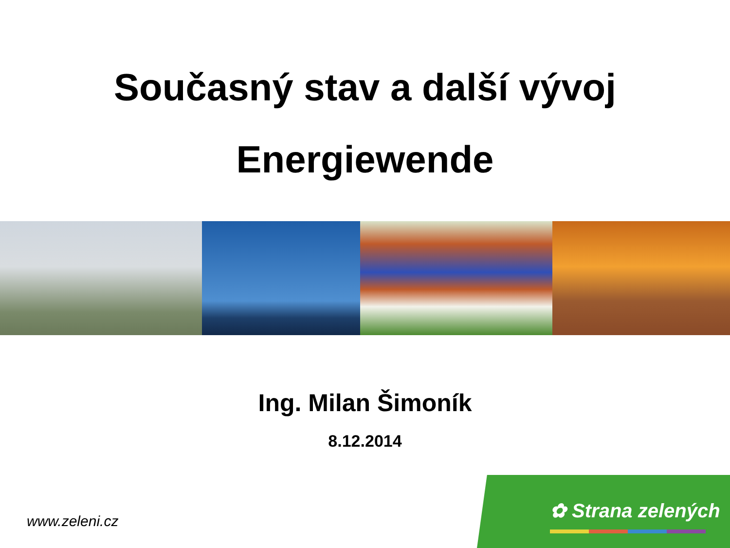Současný stav a další vývoj
Energiewende
Ing. Milan Šimoník
8.12.2014
www.zeleni.cz
✿ Strana zelených